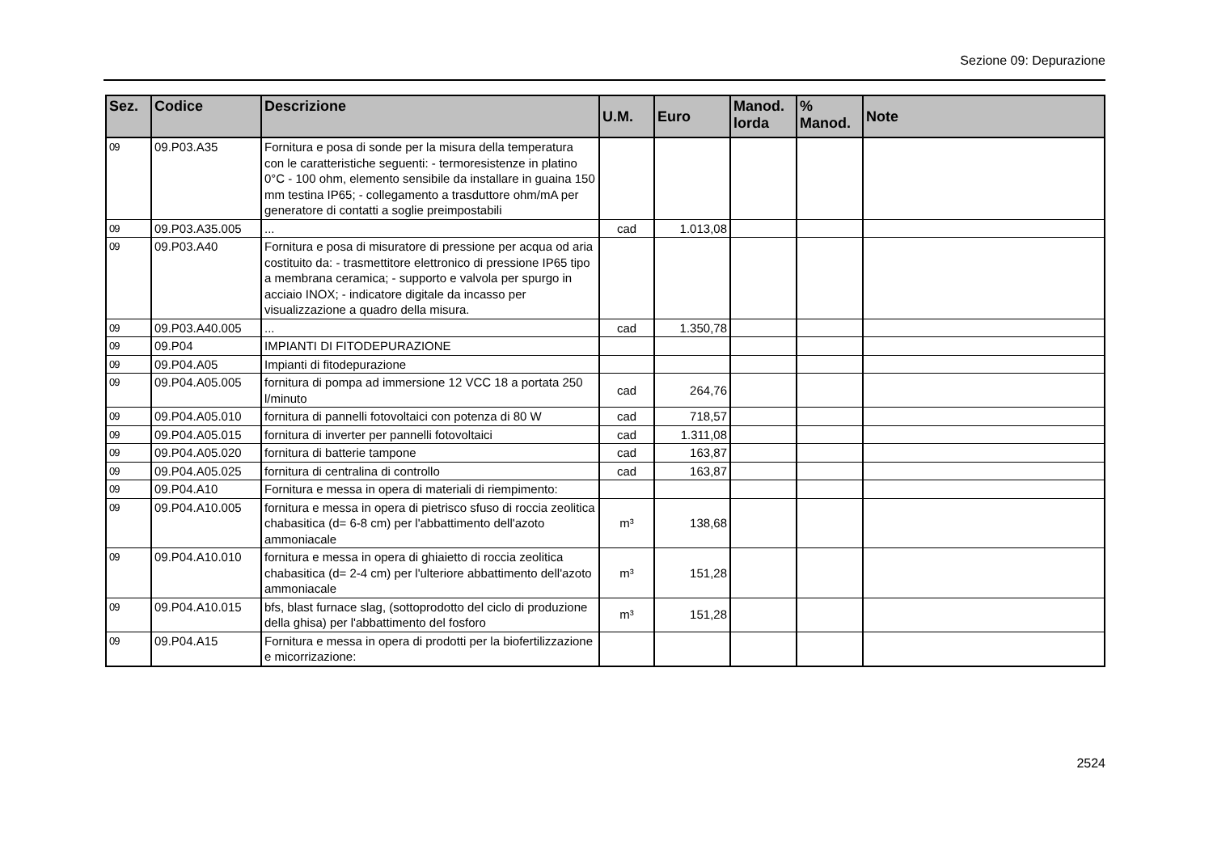Sezione 09: Depurazione
| Sez. | Codice | Descrizione | U.M. | Euro | Manod. lorda | % Manod. | Note |
| --- | --- | --- | --- | --- | --- | --- | --- |
| 09 | 09.P03.A35 | Fornitura e posa di sonde per la misura della temperatura con le caratteristiche seguenti: - termoresistenze in platino 0°C - 100 ohm, elemento sensibile da installare in guaina 150 mm testina IP65; - collegamento a trasduttore ohm/mA per generatore di contatti a soglie preimpostabili | | | | | |
| 09 | 09.P03.A35.005 | ... | cad | 1.013,08 | | | |
| 09 | 09.P03.A40 | Fornitura e posa di misuratore di pressione per acqua od aria costituito da: - trasmettitore elettronico di pressione IP65 tipo a membrana ceramica; - supporto e valvola per spurgo in acciaio INOX; - indicatore digitale da incasso per visualizzazione a quadro della misura. | | | | | |
| 09 | 09.P03.A40.005 | ... | cad | 1.350,78 | | | |
| 09 | 09.P04 | IMPIANTI DI FITODEPURAZIONE | | | | | |
| 09 | 09.P04.A05 | Impianti di fitodepurazione | | | | | |
| 09 | 09.P04.A05.005 | fornitura di pompa ad immersione 12 VCC 18 a portata 250 l/minuto | cad | 264,76 | | | |
| 09 | 09.P04.A05.010 | fornitura di pannelli fotovoltaici con potenza di 80 W | cad | 718,57 | | | |
| 09 | 09.P04.A05.015 | fornitura di inverter per pannelli fotovoltaici | cad | 1.311,08 | | | |
| 09 | 09.P04.A05.020 | fornitura di batterie tampone | cad | 163,87 | | | |
| 09 | 09.P04.A05.025 | fornitura di centralina di controllo | cad | 163,87 | | | |
| 09 | 09.P04.A10 | Fornitura e messa in opera di materiali di riempimento: | | | | | |
| 09 | 09.P04.A10.005 | fornitura e messa in opera di pietrisco sfuso di roccia zeolitica chabasitica (d= 6-8 cm) per l'abbattimento dell'azoto ammoniacale | m³ | 138,68 | | | |
| 09 | 09.P04.A10.010 | fornitura e messa in opera di ghiaietto di roccia zeolitica chabasitica (d= 2-4 cm) per l'ulteriore abbattimento dell'azoto ammoniacale | m³ | 151,28 | | | |
| 09 | 09.P04.A10.015 | bfs, blast furnace slag, (sottoprodotto del ciclo di produzione della ghisa) per l'abbattimento del fosforo | m³ | 151,28 | | | |
| 09 | 09.P04.A15 | Fornitura e messa in opera di prodotti per la biofertilizzazione e micorrizazione: | | | | | |
2524